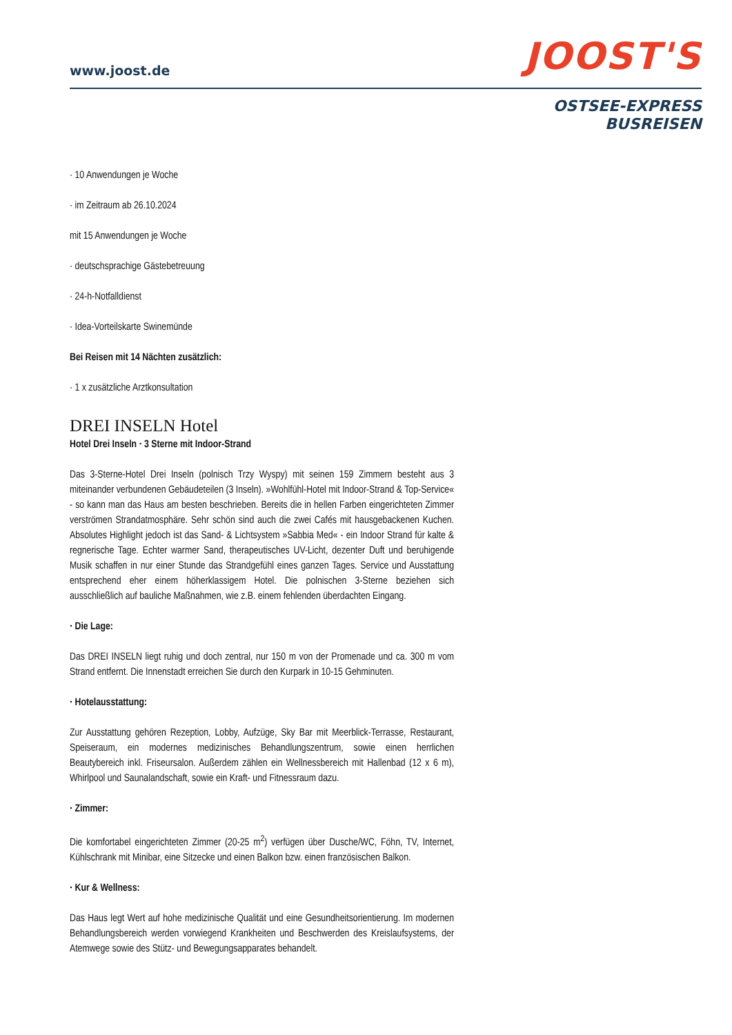www.joost.de
JOOST'S
OSTSEE-EXPRESS
BUSREISEN
· 10 Anwendungen je Woche
· im Zeitraum ab 26.10.2024
mit 15 Anwendungen je Woche
· deutschsprachige Gästebetreuung
· 24-h-Notfalldienst
· Idea-Vorteilskarte Swinemünde
Bei Reisen mit 14 Nächten zusätzlich:
· 1 x zusätzliche Arztkonsultation
DREI INSELN Hotel
Hotel Drei Inseln · 3 Sterne mit Indoor-Strand
Das 3-Sterne-Hotel Drei Inseln (polnisch Trzy Wyspy) mit seinen 159 Zimmern besteht aus 3 miteinander verbundenen Gebäudeteilen (3 Inseln). »Wohlfühl-Hotel mit Indoor-Strand & Top-Service« - so kann man das Haus am besten beschrieben. Bereits die in hellen Farben eingerichteten Zimmer verströmen Strandatmosphäre. Sehr schön sind auch die zwei Cafés mit hausgebackenen Kuchen. Absolutes Highlight jedoch ist das Sand- & Lichtsystem »Sabbia Med« - ein Indoor Strand für kalte & regnerische Tage. Echter warmer Sand, therapeutisches UV-Licht, dezenter Duft und beruhigende Musik schaffen in nur einer Stunde das Strandgefühl eines ganzen Tages. Service und Ausstattung entsprechend eher einem höherklassigem Hotel. Die polnischen 3-Sterne beziehen sich ausschließlich auf bauliche Maßnahmen, wie z.B. einem fehlenden überdachten Eingang.
· Die Lage:
Das DREI INSELN liegt ruhig und doch zentral, nur 150 m von der Promenade und ca. 300 m vom Strand entfernt. Die Innenstadt erreichen Sie durch den Kurpark in 10-15 Gehminuten.
· Hotelausstattung:
Zur Ausstattung gehören Rezeption, Lobby, Aufzüge, Sky Bar mit Meerblick-Terrasse, Restaurant, Speiseraum, ein modernes medizinisches Behandlungszentrum, sowie einen herrlichen Beautybereich inkl. Friseursalon. Außerdem zählen ein Wellnessbereich mit Hallenbad (12 x 6 m), Whirlpool und Saunalandschaft, sowie ein Kraft- und Fitnessraum dazu.
· Zimmer:
Die komfortabel eingerichteten Zimmer (20-25 m<sup>2</sup>) verfügen über Dusche/WC, Föhn, TV, Internet, Kühlschrank mit Minibar, eine Sitzecke und einen Balkon bzw. einen französischen Balkon.
· Kur & Wellness:
Das Haus legt Wert auf hohe medizinische Qualität und eine Gesundheitsorientierung. Im modernen Behandlungsbereich werden vorwiegend Krankheiten und Beschwerden des Kreislaufsystems, der Atemwege sowie des Stütz- und Bewegungsapparates behandelt.